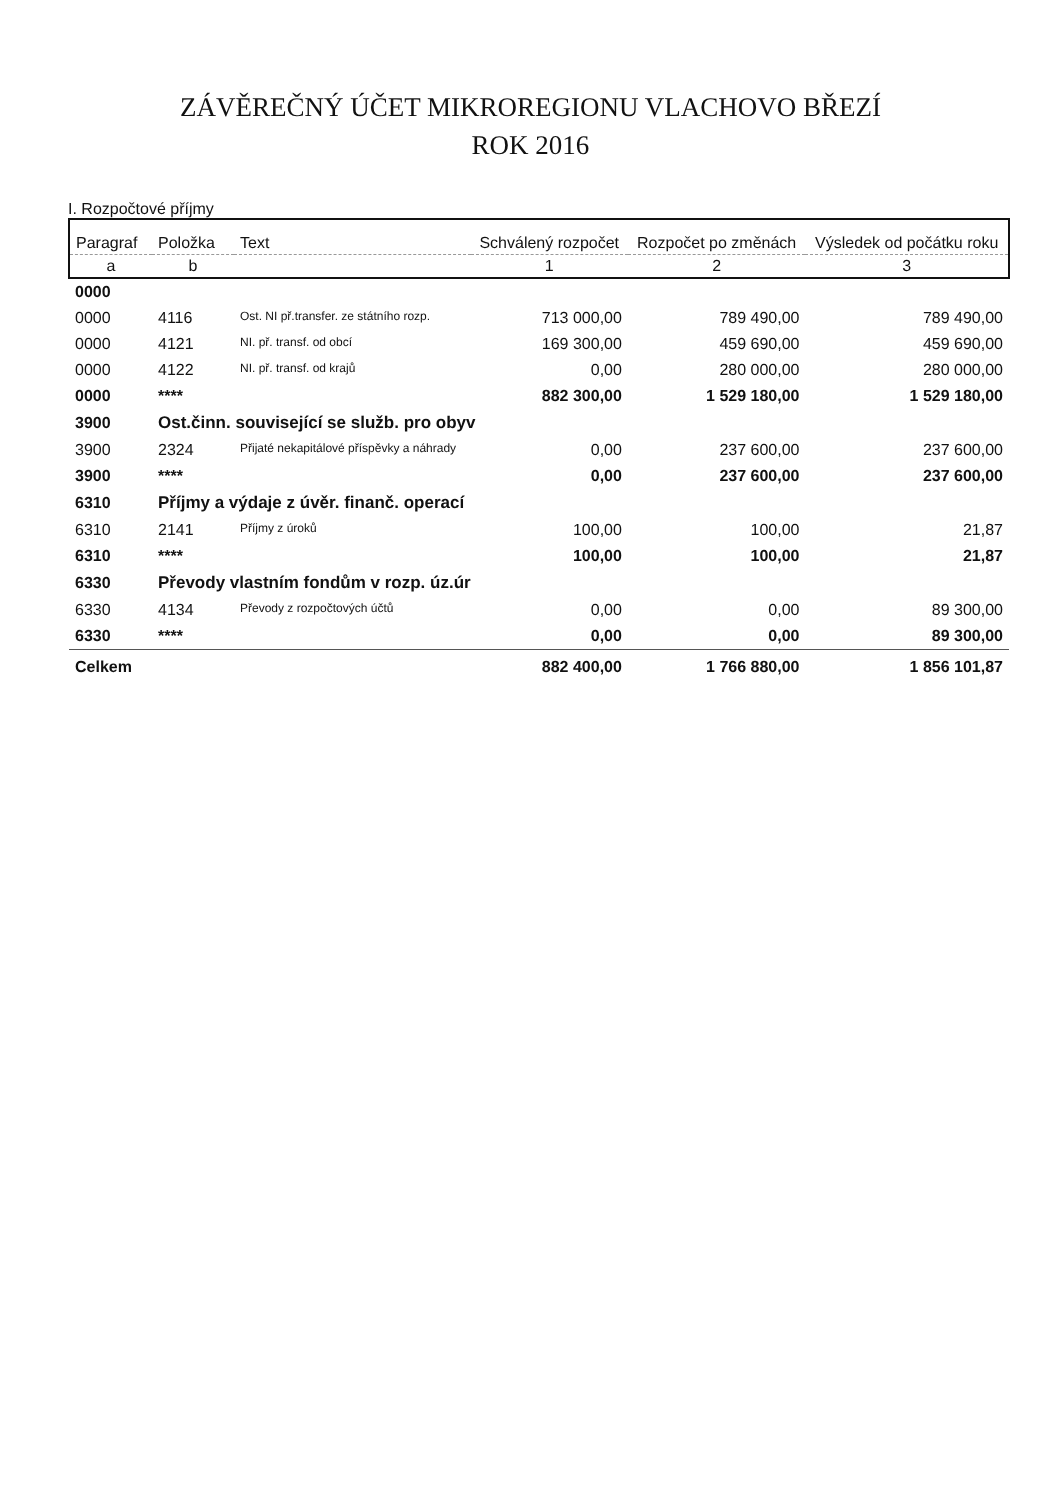ZÁVĚREČNÝ ÚČET MIKROREGIONU VLACHOVO BŘEZÍ
ROK 2016
I. Rozpočtové příjmy
| Paragraf | Položka | Text | Schválený rozpočet | Rozpočet po změnách | Výsledek od počátku roku |
| --- | --- | --- | --- | --- | --- |
| a | b | | 1 | 2 | 3 |
| 0000 | | | | | |
| 0000 | 4116 | Ost. NI př.transfer. ze státního rozp. | 713 000,00 | 789 490,00 | 789 490,00 |
| 0000 | 4121 | NI. př. transf. od obcí | 169 300,00 | 459 690,00 | 459 690,00 |
| 0000 | 4122 | NI. př. transf. od krajů | 0,00 | 280 000,00 | 280 000,00 |
| 0000 | **** | | 882 300,00 | 1 529 180,00 | 1 529 180,00 |
| 3900 | Ost.činn. související se služb. pro obyv | | | | |
| 3900 | 2324 | Přijaté nekapitálové příspěvky a náhrady | 0,00 | 237 600,00 | 237 600,00 |
| 3900 | **** | | 0,00 | 237 600,00 | 237 600,00 |
| 6310 | Příjmy a výdaje z úvěr. finanč. operací | | | | |
| 6310 | 2141 | Příjmy z úroků | 100,00 | 100,00 | 21,87 |
| 6310 | **** | | 100,00 | 100,00 | 21,87 |
| 6330 | Převody vlastním fondům v rozp. úz.úr | | | | |
| 6330 | 4134 | Převody z rozpočtových účtů | 0,00 | 0,00 | 89 300,00 |
| 6330 | **** | | 0,00 | 0,00 | 89 300,00 |
| Celkem | | | 882 400,00 | 1 766 880,00 | 1 856 101,87 |